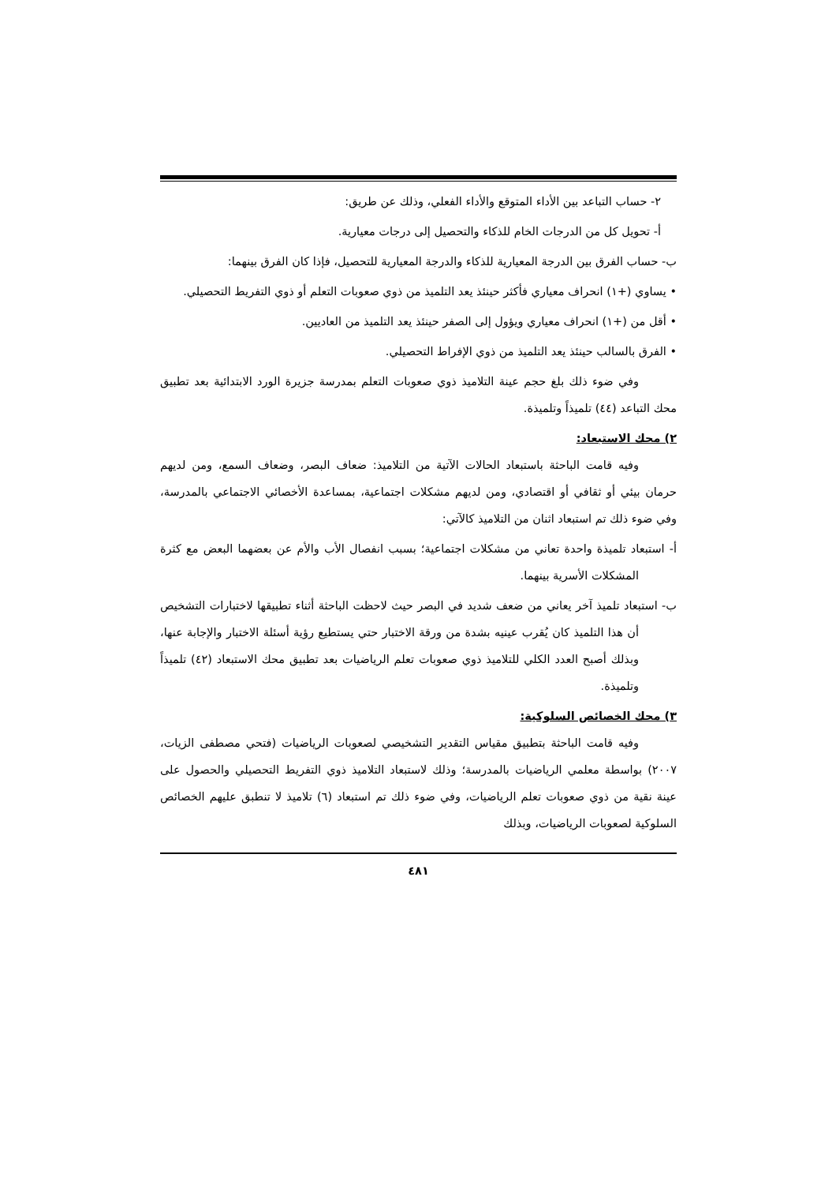٢- حساب التباعد بين الأداء المتوقع والأداء الفعلي، وذلك عن طريق:
أ- تحويل كل من الدرجات الخام للذكاء والتحصيل إلى درجات معيارية.
ب- حساب الفرق بين الدرجة المعيارية للذكاء والدرجة المعيارية للتحصيل، فإذا كان الفرق بينهما:
• يساوي (+١) انحراف معياري فأكثر حينئذ يعد التلميذ من ذوي صعوبات التعلم أو ذوي التفريط التحصيلي.
• أقل من (+١) انحراف معياري ويؤول إلى الصفر حينئذ يعد التلميذ من العاديين.
• الفرق بالسالب حينئذ يعد التلميذ من ذوي الإفراط التحصيلي.
وفي ضوء ذلك بلغ حجم عينة التلاميذ ذوي صعوبات التعلم بمدرسة جزيرة الورد الابتدائية بعد تطبيق محك التباعد (٤٤) تلميذاً وتلميذة.
٢) محك الاستبعاد:
وفيه قامت الباحثة باستبعاد الحالات الآتية من التلاميذ: ضعاف البصر، وضعاف السمع، ومن لديهم حرمان بيئي أو ثقافي أو اقتصادي، ومن لديهم مشكلات اجتماعية، بمساعدة الأخصائي الاجتماعي بالمدرسة، وفي ضوء ذلك تم استبعاد اثنان من التلاميذ كالآتي:
أ- استبعاد تلميذة واحدة تعاني من مشكلات اجتماعية؛ بسبب انفصال الأب والأم عن بعضهما البعض مع كثرة المشكلات الأسرية بينهما.
ب- استبعاد تلميذ آخر يعاني من ضعف شديد في البصر حيث لاحظت الباحثة أثناء تطبيقها لاختبارات التشخيص أن هذا التلميذ كان يُقرب عينيه بشدة من ورقة الاختبار حتي يستطيع رؤية أسئلة الاختبار والإجابة عنها، وبذلك أصبح العدد الكلي للتلاميذ ذوي صعوبات تعلم الرياضيات بعد تطبيق محك الاستبعاد (٤٢) تلميذاً وتلميذة.
٣) محك الخصائص السلوكية:
وفيه قامت الباحثة بتطبيق مقياس التقدير التشخيصي لصعوبات الرياضيات (فتحي مصطفى الزيات، ٢٠٠٧) بواسطة معلمي الرياضيات بالمدرسة؛ وذلك لاستبعاد التلاميذ ذوي التفريط التحصيلي والحصول على عينة نقية من ذوي صعوبات تعلم الرياضيات، وفي ضوء ذلك تم استبعاد (٦) تلاميذ لا تنطبق عليهم الخصائص السلوكية لصعوبات الرياضيات، وبذلك
٤٨١